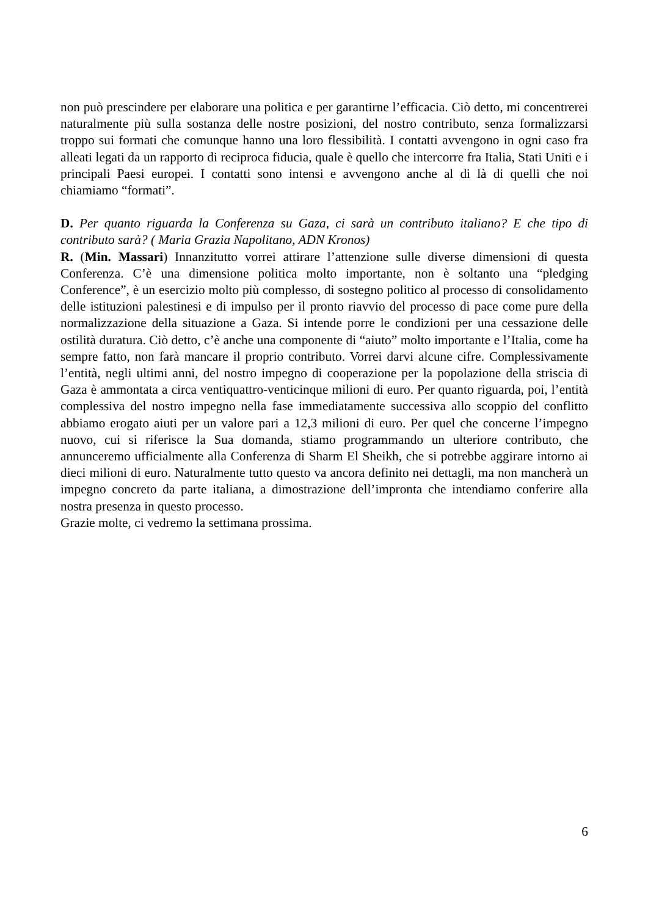non può prescindere per elaborare una politica e per garantirne l’efficacia. Ciò detto, mi concentrerei naturalmente più sulla sostanza delle nostre posizioni, del nostro contributo, senza formalizzarsi troppo sui formati che comunque hanno una loro flessibilità. I contatti avvengono in ogni caso fra alleati legati da un rapporto di reciproca fiducia, quale è quello che intercorre fra Italia, Stati Uniti e i principali Paesi europei. I contatti sono intensi e avvengono anche al di là di quelli che noi chiamiamo “formati”.
D. Per quanto riguarda la Conferenza su Gaza, ci sarà un contributo italiano? E che tipo di contributo sarà? ( Maria Grazia Napolitano, ADN Kronos)
R. (Min. Massari) Innanzitutto vorrei attirare l’attenzione sulle diverse dimensioni di questa Conferenza. C’è una dimensione politica molto importante, non è soltanto una “pledging Conference”, è un esercizio molto più complesso, di sostegno politico al processo di consolidamento delle istituzioni palestinesi e di impulso per il pronto riavvio del processo di pace come pure della normalizzazione della situazione a Gaza. Si intende porre le condizioni per una cessazione delle ostilità duratura. Ciò detto, c’è anche una componente di “aiuto” molto importante e l’Italia, come ha sempre fatto, non farà mancare il proprio contributo. Vorrei darvi alcune cifre. Complessivamente l’entità, negli ultimi anni, del nostro impegno di cooperazione per la popolazione della striscia di Gaza è ammontata a circa ventiquattro-venticinque milioni di euro. Per quanto riguarda, poi, l’entità complessiva del nostro impegno nella fase immediatamente successiva allo scoppio del conflitto abbiamo erogato aiuti per un valore pari a 12,3 milioni di euro. Per quel che concerne l’impegno nuovo, cui si riferisce la Sua domanda, stiamo programmando un ulteriore contributo, che annunceremo ufficialmente alla Conferenza di Sharm El Sheikh, che si potrebbe aggirare intorno ai dieci milioni di euro. Naturalmente tutto questo va ancora definito nei dettagli, ma non mancherà un impegno concreto da parte italiana, a dimostrazione dell’impronta che intendiamo conferire alla nostra presenza in questo processo.
Grazie molte, ci vedremo la settimana prossima.
6